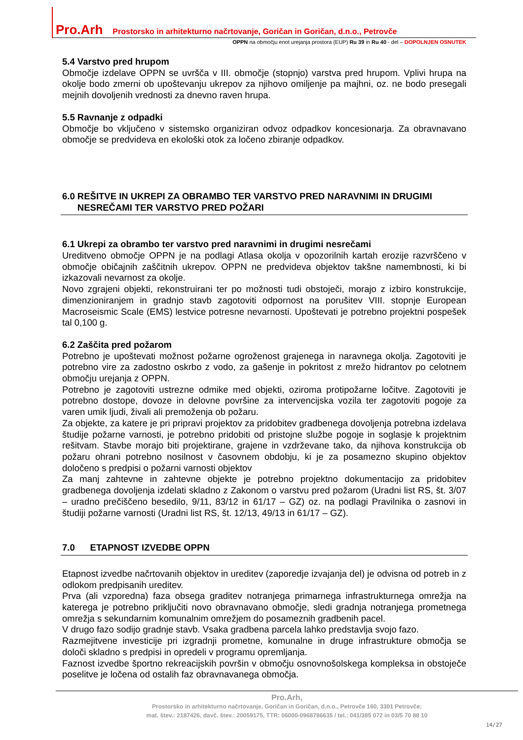Pro.Arh Prostorsko in arhitekturno načrtovanje, Goričan in Goričan, d.n.o., Petrovče
OPPN na območju enot urejanja prostora (EUP) Ru 39 in Ru 40 - del – DOPOLNJEN OSNUTEK
5.4 Varstvo pred hrupom
Območje izdelave OPPN se uvršča v III. območje (stopnjo) varstva pred hrupom. Vplivi hrupa na okolje bodo zmerni ob upoštevanju ukrepov za njihovo omiljenje pa majhni, oz. ne bodo presegali mejnih dovoljenih vrednosti za dnevno raven hrupa.
5.5 Ravnanje z odpadki
Območje bo vključeno v sistemsko organiziran odvoz odpadkov koncesionarja. Za obravnavano območje se predvideva en ekološki otok za ločeno zbiranje odpadkov.
6.0 REŠITVE IN UKREPI ZA OBRAMBO TER VARSTVO PRED NARAVNIMI IN DRUGIMI
NESREČAMI TER VARSTVO PRED POŽARI
6.1 Ukrepi za obrambo ter varstvo pred naravnimi in drugimi nesrečami
Ureditveno območje OPPN je na podlagi Atlasa okolja v opozorilnih kartah erozije razvrščeno v območje običajnih zaščitnih ukrepov. OPPN ne predvideva objektov takšne namembnosti, ki bi izkazovali nevarnost za okolje.
Novo zgrajeni objekti, rekonstruirani ter po možnosti tudi obstoječi, morajo z izbiro konstrukcije, dimenzioniranjem in gradnjo stavb zagotoviti odpornost na porušitev VIII. stopnje European Macroseismic Scale (EMS) lestvice potresne nevarnosti. Upoštevati je potrebno projektni pospešek tal 0,100 g.
6.2 Zaščita pred požarom
Potrebno je upoštevati možnost požarne ogroženost grajenega in naravnega okolja. Zagotoviti je potrebno vire za zadostno oskrbo z vodo, za gašenje in pokritost z mrežo hidrantov po celotnem območju urejanja z OPPN.
Potrebno je zagotoviti ustrezne odmike med objekti, oziroma protipožarne ločitve. Zagotoviti je potrebno dostope, dovoze in delovne površine za intervencijska vozila ter zagotoviti pogoje za varen umik ljudi, živali ali premoženja ob požaru.
Za objekte, za katere je pri pripravi projektov za pridobitev gradbenega dovoljenja potrebna izdelava študije požarne varnosti, je potrebno pridobiti od pristojne službe pogoje in soglasje k projektnim rešitvam. Stavbe morajo biti projektirane, grajene in vzdrževane tako, da njihova konstrukcija ob požaru ohrani potrebno nosilnost v časovnem obdobju, ki je za posamezno skupino objektov določeno s predpisi o požarni varnosti objektov
Za manj zahtevne in zahtevne objekte je potrebno projektno dokumentacijo za pridobitev gradbenega dovoljenja izdelati skladno z Zakonom o varstvu pred požarom (Uradni list RS, št. 3/07 – uradno prečiščeno besedilo, 9/11, 83/12 in 61/17 – GZ) oz. na podlagi Pravilnika o zasnovi in študiji požarne varnosti (Uradni list RS, št. 12/13, 49/13 in 61/17 – GZ).
7.0 ETAPNOST IZVEDBE OPPN
Etapnost izvedbe načrtovanih objektov in ureditev (zaporedje izvajanja del) je odvisna od potreb in z odlokom predpisanih ureditev.
Prva (ali vzporedna) faza obsega graditev notranjega primarnega infrastrukturnega omrežja na katerega je potrebno priključiti novo obravnavano območje, sledi gradnja notranjega prometnega omrežja s sekundarnim komunalnim omrežjem do posameznih gradbenih pacel.
V drugo fazo sodijo gradnje stavb. Vsaka gradbena parcela lahko predstavlja svojo fazo.
Razmejitvene investicije pri izgradnji prometne, komunalne in druge infrastrukture območja se določi skladno s predpisi in opredeli v programu opremljanja.
Faznost izvedbe športno rekreacijskih površin v območju osnovnošolskega kompleksa in obstoječe poselitve je ločena od ostalih faz obravnavanega območja.
Pro.Arh,
Prostorsko in arhitekturno načrtovanje, Goričan in Goričan, d.n.o., Petrovče 160, 3301 Petrovče;
mat. štev.: 2187426, davč. štev.: 20059175, TTR: 06000-0968786635 / tel.: 041/385 072 in 03/5 70 88 10
14/27